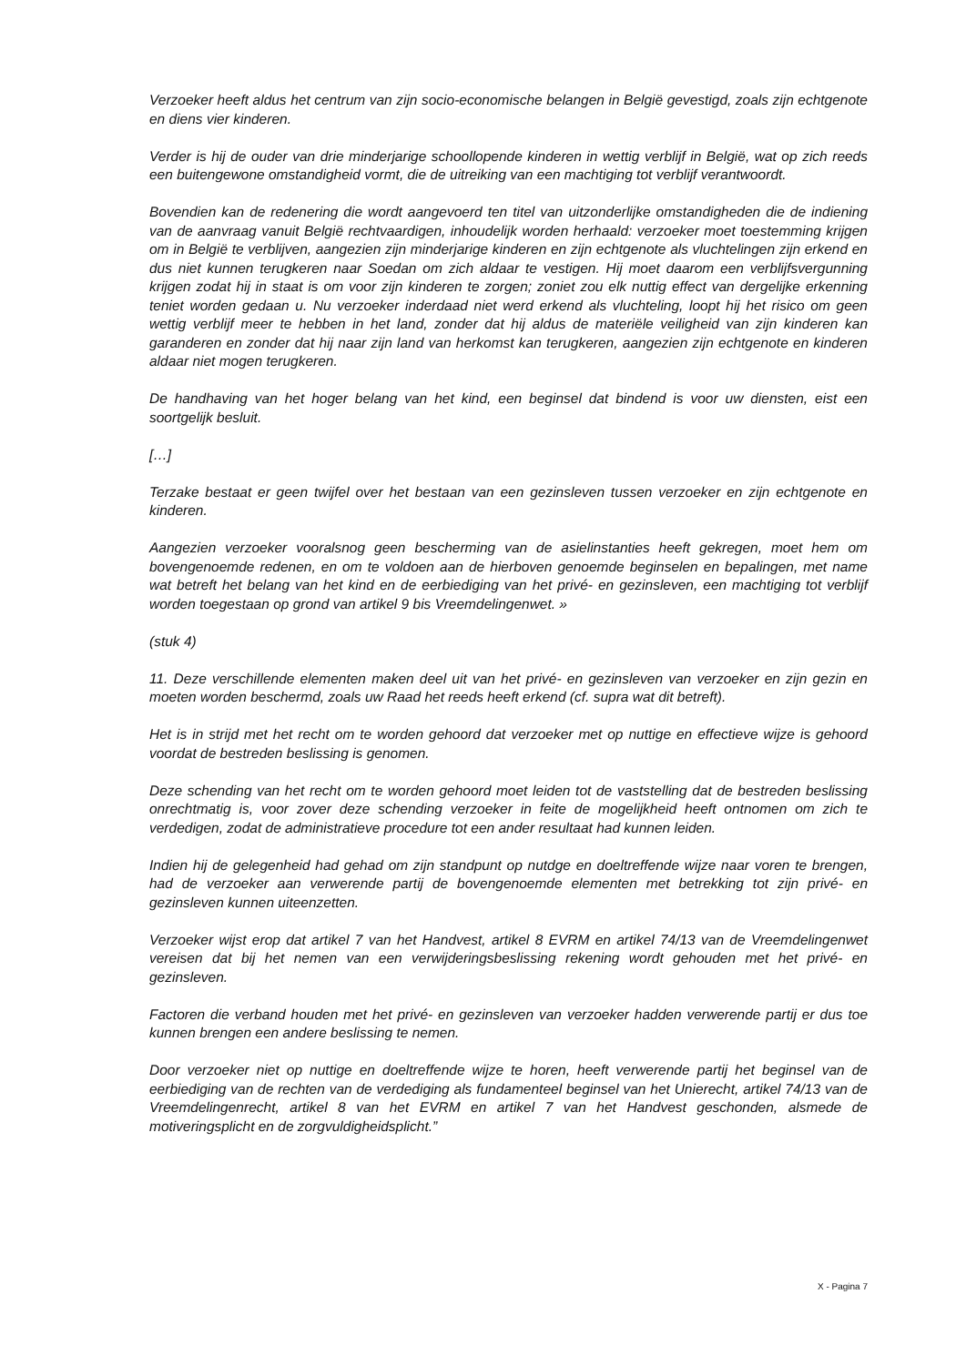Verzoeker heeft aldus het centrum van zijn socio-economische belangen in België gevestigd, zoals zijn echtgenote en diens vier kinderen.
Verder is hij de ouder van drie minderjarige schoollopende kinderen in wettig verblijf in België, wat op zich reeds een buitengewone omstandigheid vormt, die de uitreiking van een machtiging tot verblijf verantwoordt.
Bovendien kan de redenering die wordt aangevoerd ten titel van uitzonderlijke omstandigheden die de indiening van de aanvraag vanuit België rechtvaardigen, inhoudelijk worden herhaald: verzoeker moet toestemming krijgen om in België te verblijven, aangezien zijn minderjarige kinderen en zijn echtgenote als vluchtelingen zijn erkend en dus niet kunnen terugkeren naar Soedan om zich aldaar te vestigen. Hij moet daarom een verblijfsvergunning krijgen zodat hij in staat is om voor zijn kinderen te zorgen; zoniet zou elk nuttig effect van dergelijke erkenning teniet worden gedaan u. Nu verzoeker inderdaad niet werd erkend als vluchteling, loopt hij het risico om geen wettig verblijf meer te hebben in het land, zonder dat hij aldus de materiële veiligheid van zijn kinderen kan garanderen en zonder dat hij naar zijn land van herkomst kan terugkeren, aangezien zijn echtgenote en kinderen aldaar niet mogen terugkeren.
De handhaving van het hoger belang van het kind, een beginsel dat bindend is voor uw diensten, eist een soortgelijk besluit.
[…]
Terzake bestaat er geen twijfel over het bestaan van een gezinsleven tussen verzoeker en zijn echtgenote en kinderen.
Aangezien verzoeker vooralsnog geen bescherming van de asielinstanties heeft gekregen, moet hem om bovengenoemde redenen, en om te voldoen aan de hierboven genoemde beginselen en bepalingen, met name wat betreft het belang van het kind en de eerbiediging van het privé- en gezinsleven, een machtiging tot verblijf worden toegestaan op grond van artikel 9 bis Vreemdelingenwet. »
(stuk 4)
11. Deze verschillende elementen maken deel uit van het privé- en gezinsleven van verzoeker en zijn gezin en moeten worden beschermd, zoals uw Raad het reeds heeft erkend (cf. supra wat dit betreft).
Het is in strijd met het recht om te worden gehoord dat verzoeker met op nuttige en effectieve wijze is gehoord voordat de bestreden beslissing is genomen.
Deze schending van het recht om te worden gehoord moet leiden tot de vaststelling dat de bestreden beslissing onrechtmatig is, voor zover deze schending verzoeker in feite de mogelijkheid heeft ontnomen om zich te verdedigen, zodat de administratieve procedure tot een ander resultaat had kunnen leiden.
Indien hij de gelegenheid had gehad om zijn standpunt op nutdge en doeltreffende wijze naar voren te brengen, had de verzoeker aan verwerende partij de bovengenoemde elementen met betrekking tot zijn privé- en gezinsleven kunnen uiteenzetten.
Verzoeker wijst erop dat artikel 7 van het Handvest, artikel 8 EVRM en artikel 74/13 van de Vreemdelingenwet vereisen dat bij het nemen van een verwijderingsbeslissing rekening wordt gehouden met het privé- en gezinsleven.
Factoren die verband houden met het privé- en gezinsleven van verzoeker hadden verwerende partij er dus toe kunnen brengen een andere beslissing te nemen.
Door verzoeker niet op nuttige en doeltreffende wijze te horen, heeft verwerende partij het beginsel van de eerbiediging van de rechten van de verdediging als fundamenteel beginsel van het Unierecht, artikel 74/13 van de Vreemdelingenrecht, artikel 8 van het EVRM en artikel 7 van het Handvest geschonden, alsmede de motiveringsplicht en de zorgvuldigheidsplicht.”
X - Pagina 7